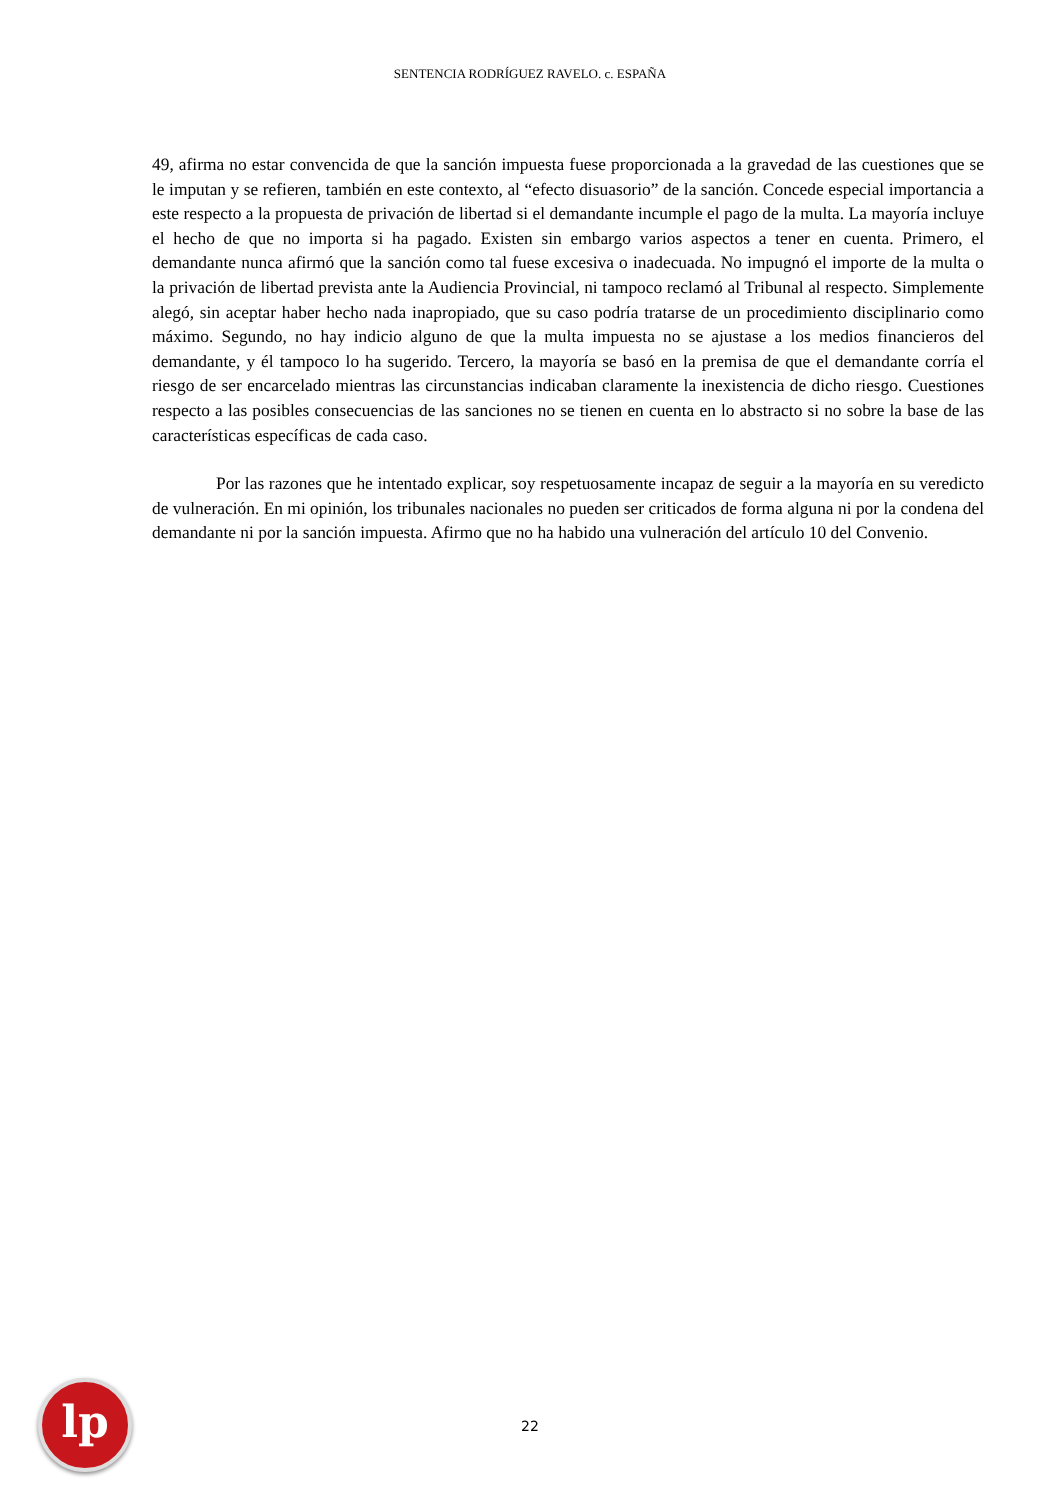SENTENCIA RODRÍGUEZ RAVELO. c. ESPAÑA
49, afirma no estar convencida de que la sanción impuesta fuese proporcionada a la gravedad de las cuestiones que se le imputan y se refieren, también en este contexto, al “efecto disuasorio” de la sanción. Concede especial importancia a este respecto a la propuesta de privación de libertad si el demandante incumple el pago de la multa. La mayoría incluye el hecho de que no importa si ha pagado. Existen sin embargo varios aspectos a tener en cuenta. Primero, el demandante nunca afirmó que la sanción como tal fuese excesiva o inadecuada. No impugnó el importe de la multa o la privación de libertad prevista ante la Audiencia Provincial, ni tampoco reclamó al Tribunal al respecto. Simplemente alegó, sin aceptar haber hecho nada inapropiado, que su caso podría tratarse de un procedimiento disciplinario como máximo. Segundo, no hay indicio alguno de que la multa impuesta no se ajustase a los medios financieros del demandante, y él tampoco lo ha sugerido. Tercero, la mayoría se basó en la premisa de que el demandante corría el riesgo de ser encarcelado mientras las circunstancias indicaban claramente la inexistencia de dicho riesgo. Cuestiones respecto a las posibles consecuencias de las sanciones no se tienen en cuenta en lo abstracto si no sobre la base de las características específicas de cada caso.
Por las razones que he intentado explicar, soy respetuosamente incapaz de seguir a la mayoría en su veredicto de vulneración. En mi opinión, los tribunales nacionales no pueden ser criticados de forma alguna ni por la condena del demandante ni por la sanción impuesta. Afirmo que no ha habido una vulneración del artículo 10 del Convenio.
lp
22